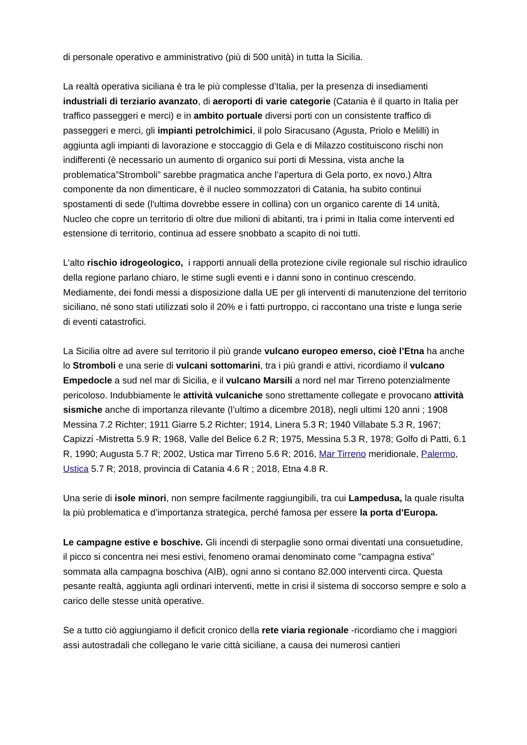di personale operativo e amministrativo (più di 500 unità) in tutta la Sicilia.
La realtà operativa siciliana è tra le più complesse d’Italia, per la presenza di insediamenti industriali di terziario avanzato, di aeroporti di varie categorie (Catania è il quarto in Italia per traffico passeggeri e merci) e in ambito portuale diversi porti con un consistente traffico di passeggeri e merci, gli impianti petrolchimici, il polo Siracusano (Agusta, Priolo e Melilli) in aggiunta agli impianti di lavorazione e stoccaggio di Gela e di Milazzo costituiscono rischi non indifferenti (è necessario un aumento di organico sui porti di Messina, vista anche la problematica”Stromboli” sarebbe pragmatica anche l’apertura di Gela porto, ex novo.) Altra componente da non dimenticare, è il nucleo sommozzatori di Catania, ha subito continui spostamenti di sede (l'ultima dovrebbe essere in collina) con un organico carente di 14 unità, Nucleo che copre un territorio di oltre due milioni di abitanti, tra i primi in Italia come interventi ed estensione di territorio, continua ad essere snobbato a scapito di noi tutti.
L’alto rischio idrogeologico, i rapporti annuali della protezione civile regionale sul rischio idraulico della regione parlano chiaro, le stime sugli eventi e i danni sono in continuo crescendo. Mediamente, dei fondi messi a disposizione dalla UE per gli interventi di manutenzione del territorio siciliano, né sono stati utilizzati solo il 20% e i fatti purtroppo, ci raccontano una triste e lunga serie di eventi catastrofici.
La Sicilia oltre ad avere sul territorio il più grande vulcano europeo emerso, cioè l’Etna ha anche lo Stromboli e una serie di vulcani sottomarini, tra i più grandi e attivi, ricordiamo il vulcano Empedocle a sud nel mar di Sicilia, e il vulcano Marsili a nord nel mar Tirreno potenzialmente pericoloso. Indubbiamente le attività vulcaniche sono strettamente collegate e provocano attività sismiche anche di importanza rilevante (l’ultimo a dicembre 2018), negli ultimi 120 anni ; 1908 Messina 7.2 Richter; 1911 Giarre 5.2 Richter; 1914, Linera 5.3 R; 1940 Villabate 5.3 R, 1967; Capizzi -Mistretta 5.9 R; 1968, Valle del Belice 6.2 R; 1975, Messina 5.3 R, 1978; Golfo di Patti, 6.1 R, 1990; Augusta 5.7 R; 2002, Ustica mar Tirreno 5.6 R; 2016, Mar Tirreno meridionale, Palermo, Ustica 5.7 R; 2018, provincia di Catania 4.6 R ; 2018, Etna 4.8 R.
Una serie di isole minori, non sempre facilmente raggiungibili, tra cui Lampedusa, la quale risulta la più problematica e d’importanza strategica, perché famosa per essere la porta d’Europa.
Le campagne estive e boschive. Gli incendi di sterpaglie sono ormai diventati una consuetudine, il picco si concentra nei mesi estivi, fenomeno oramai denominato come "campagna estiva" sommata alla campagna boschiva (AIB), ogni anno si contano 82.000 interventi circa. Questa pesante realtà, aggiunta agli ordinari interventi, mette in crisi il sistema di soccorso sempre e solo a carico delle stesse unità operative.
Se a tutto ciò aggiungiamo il deficit cronico della rete viaria regionale -ricordiamo che i maggiori assi autostradali che collegano le varie città siciliane, a causa dei numerosi cantieri